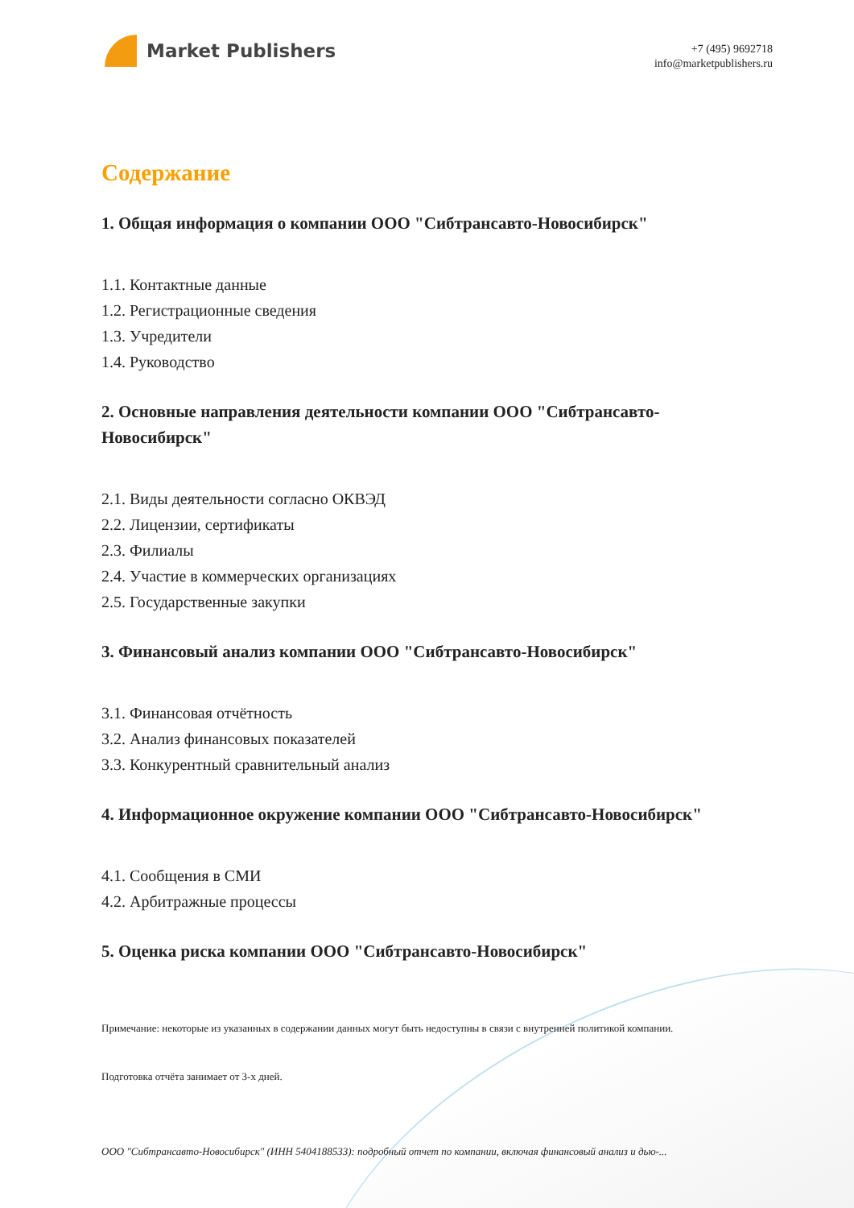Market Publishers
+7 (495) 9692718
info@marketpublishers.ru
Содержание
1. Общая информация о компании ООО "Сибтрансавто-Новосибирск"
1.1. Контактные данные
1.2. Регистрационные сведения
1.3. Учредители
1.4. Руководство
2. Основные направления деятельности компании ООО "Сибтрансавто-Новосибирск"
2.1. Виды деятельности согласно ОКВЭД
2.2. Лицензии, сертификаты
2.3. Филиалы
2.4. Участие в коммерческих организациях
2.5. Государственные закупки
3. Финансовый анализ компании ООО "Сибтрансавто-Новосибирск"
3.1. Финансовая отчётность
3.2. Анализ финансовых показателей
3.3. Конкурентный сравнительный анализ
4. Информационное окружение компании ООО "Сибтрансавто-Новосибирск"
4.1. Сообщения в СМИ
4.2. Арбитражные процессы
5. Оценка риска компании ООО "Сибтрансавто-Новосибирск"
Примечание: некоторые из указанных в содержании данных могут быть недоступны в связи с внутренней политикой компании.
Подготовка отчёта занимает от 3-х дней.
ООО "Сибтрансавто-Новосибирск" (ИНН 5404188533): подробный отчет по компании, включая финансовый анализ и дью-...